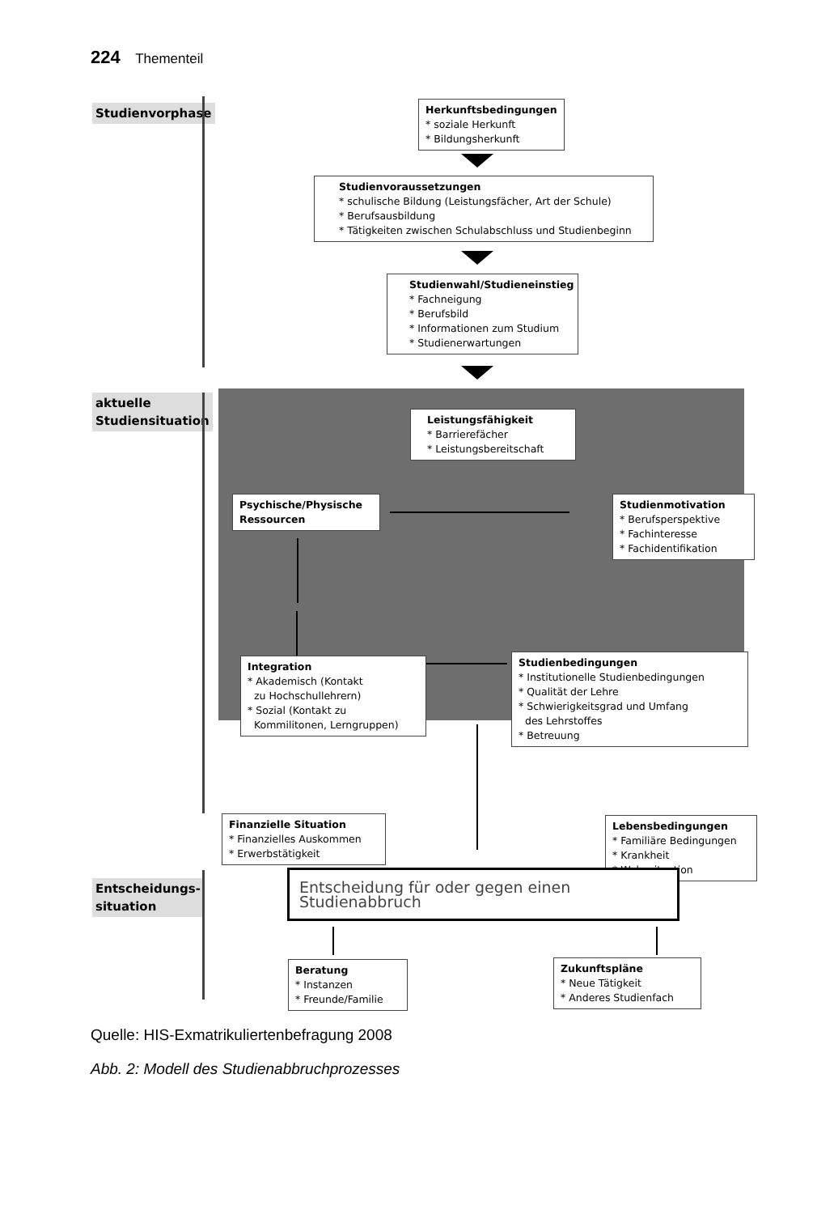224 Thementeil
Studienvorphase
aktuelle
Studiensituation
Entscheidungs-
situation
Herkunftsbedingungen
* soziale Herkunft
* Bildungsherkunft
Studienvoraussetzungen
* schulische Bildung (Leistungsfächer, Art der Schule)
* Berufsausbildung
* Tätigkeiten zwischen Schulabschluss und Studienbeginn
Studienwahl/Studieneinstieg
* Fachneigung
* Berufsbild
* Informationen zum Studium
* Studienerwartungen
Leistungsfähigkeit
* Barrierefächer
* Leistungsbereitschaft
Psychische/Physische
Ressourcen
Studienmotivation
* Berufsperspektive
* Fachinteresse
* Fachidentifikation
Integration
* Akademisch (Kontakt
zu Hochschullehrern)
* Sozial (Kontakt zu
Kommilitonen, Lerngruppen)
Studienbedingungen
* Institutionelle Studienbedingungen
* Qualität der Lehre
* Schwierigkeitsgrad und Umfang
des Lehrstoffes
* Betreuung
Finanzielle Situation
* Finanzielles Auskommen
* Erwerbstätigkeit
Lebensbedingungen
* Familiäre Bedingungen
* Krankheit
* Wohnsituation
Entscheidung für oder gegen einen Studienabbruch
Beratung
* Instanzen
* Freunde/Familie
Zukunftspläne
* Neue Tätigkeit
* Anderes Studienfach
Quelle: HIS-Exmatrikuliertenbefragung 2008
Abb. 2: Modell des Studienabbruchprozesses